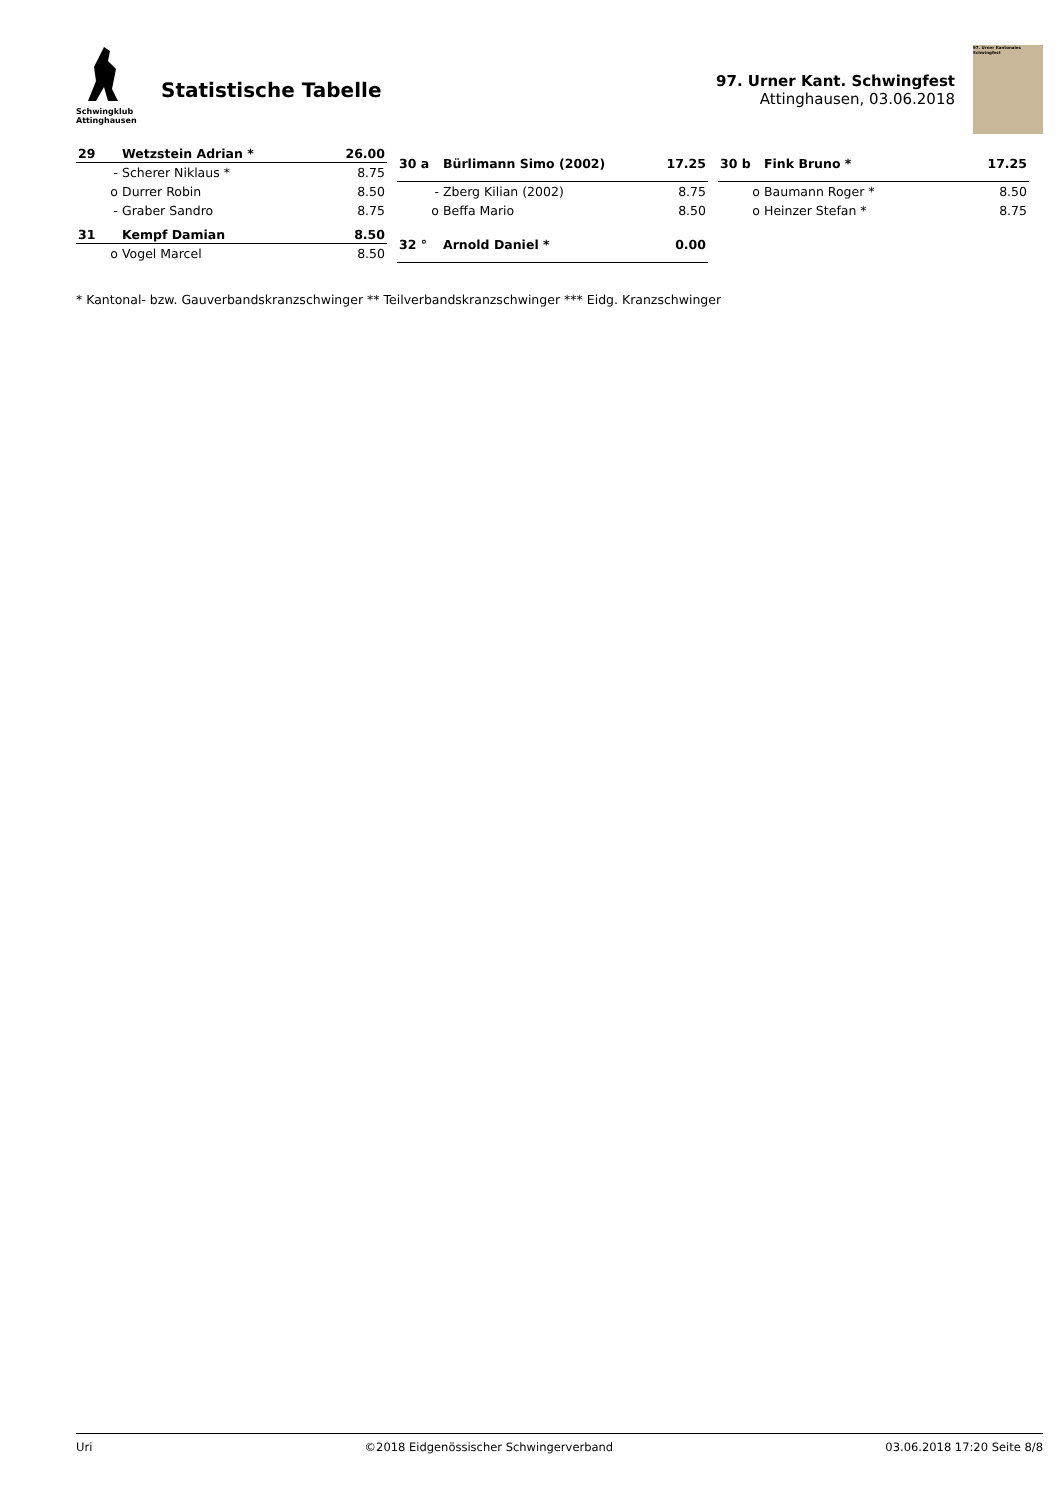Schwingklub
Attinghausen
Statistische Tabelle
97. Urner Kant. Schwingfest
Attinghausen, 03.06.2018
97. Urner Kantonales Schwingfest
| 29 | Wetzstein Adrian * | 26.00 |
| --- | --- | --- |
| - | Scherer Niklaus * | 8.75 |
| o | Durrer Robin | 8.50 |
| - | Graber Sandro | 8.75 |
| 30 a | Bürlimann Simo (2002) | 17.25 |
| --- | --- | --- |
| - | Zberg Kilian (2002) | 8.75 |
| o | Beffa Mario | 8.50 |
| 30 b | Fink Bruno * | 17.25 |
| --- | --- | --- |
| o | Baumann Roger * | 8.50 |
| o | Heinzer Stefan * | 8.75 |
| 31 | Kempf Damian | 8.50 |
| --- | --- | --- |
| o | Vogel Marcel | 8.50 |
| 32 ° | Arnold Daniel * | 0.00 |
| --- | --- | --- |
* Kantonal- bzw. Gauverbandskranzschwinger ** Teilverbandskranzschwinger *** Eidg. Kranzschwinger
Uri ©2018 Eidgenössischer Schwingerverband 03.06.2018 17:20 Seite 8/8